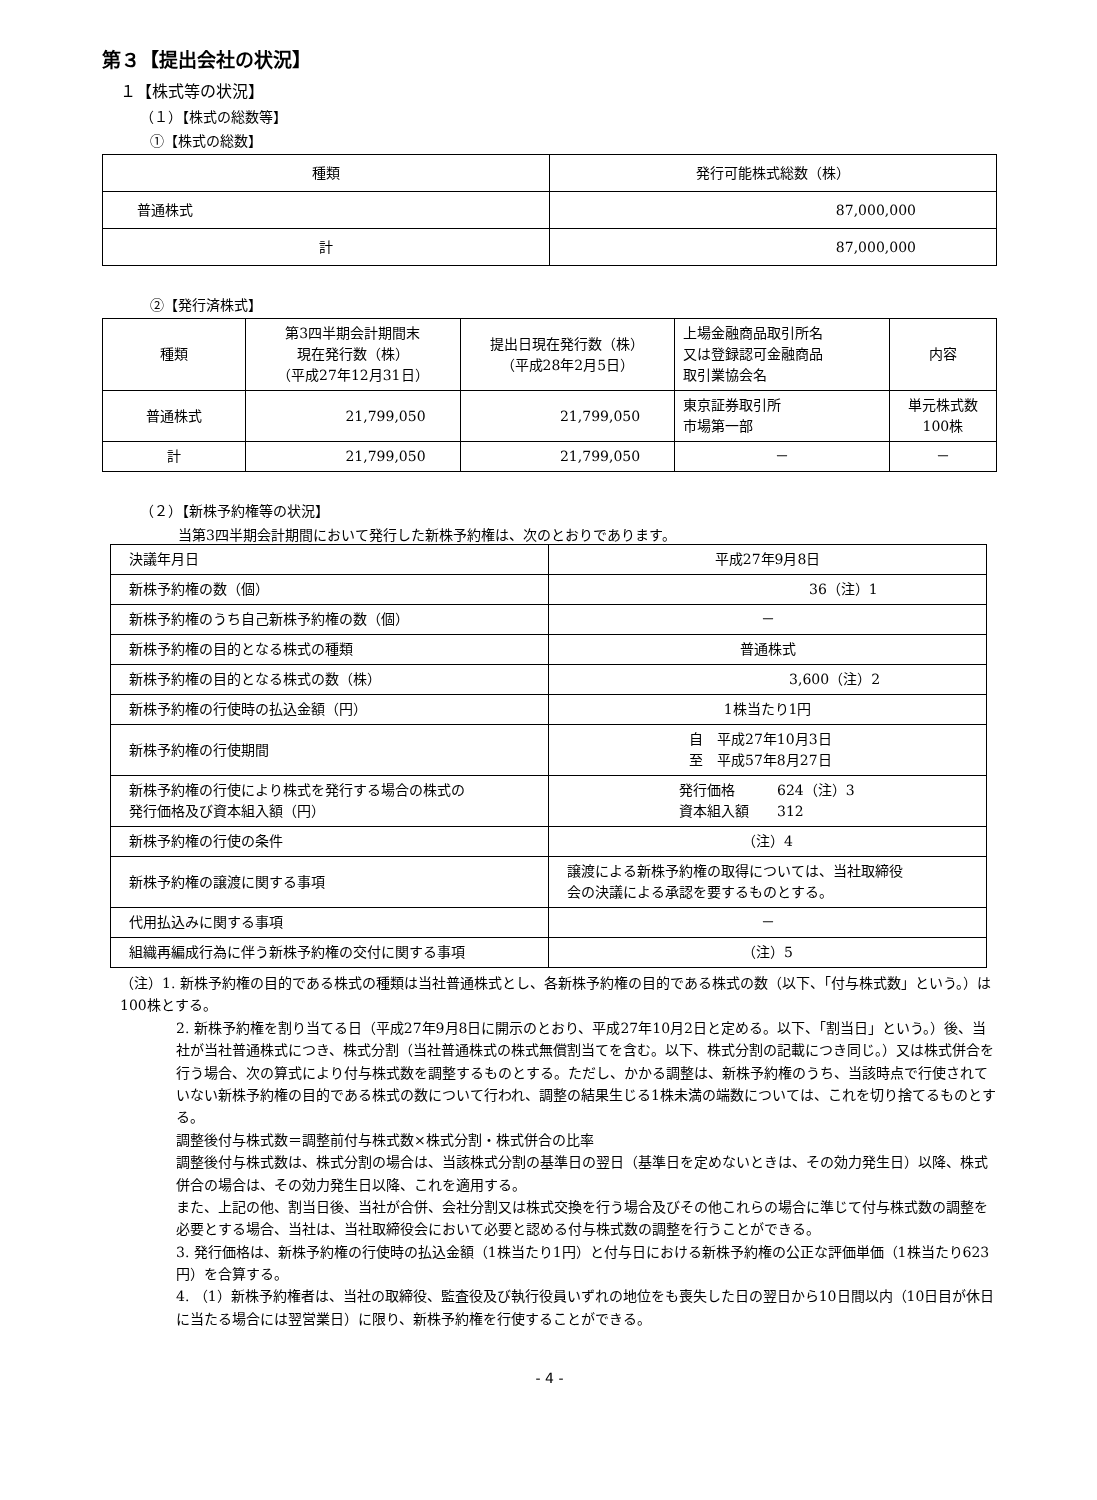第３【提出会社の状況】
１【株式等の状況】
（１）【株式の総数等】
①【株式の総数】
| 種類 | 発行可能株式総数（株） |
| --- | --- |
| 普通株式 | 87,000,000 |
| 計 | 87,000,000 |
②【発行済株式】
| 種類 | 第3四半期会計期間末 現在発行数（株） （平成27年12月31日） | 提出日現在発行数（株） （平成28年2月5日） | 上場金融商品取引所名 又は登録認可金融商品 取引業協会名 | 内容 |
| --- | --- | --- | --- | --- |
| 普通株式 | 21,799,050 | 21,799,050 | 東京証券取引所 市場第一部 | 単元株式数 100株 |
| 計 | 21,799,050 | 21,799,050 | － | － |
（２）【新株予約権等の状況】
当第3四半期会計期間において発行した新株予約権は、次のとおりであります。
| 決議年月日 | 平成27年9月8日 |
| 新株予約権の数（個） | 36（注）1 |
| 新株予約権のうち自己新株予約権の数（個） | － |
| 新株予約権の目的となる株式の種類 | 普通株式 |
| 新株予約権の目的となる株式の数（株） | 3,600（注）2 |
| 新株予約権の行使時の払込金額（円） | 1株当たり1円 |
| 新株予約権の行使期間 | 自 平成27年10月3日 至 平成57年8月27日 |
| 新株予約権の行使により株式を発行する場合の株式の 発行価格及び資本組入額（円） | 発行価格 624（注）3 資本組入額 312 |
| 新株予約権の行使の条件 | （注）4 |
| 新株予約権の譲渡に関する事項 | 譲渡による新株予約権の取得については、当社取締役 会の決議による承認を要するものとする。 |
| 代用払込みに関する事項 | － |
| 組織再編成行為に伴う新株予約権の交付に関する事項 | （注）5 |
（注）1. 新株予約権の目的である株式の種類は当社普通株式とし、各新株予約権の目的である株式の数（以下、「付与株式数」という。）は100株とする。
2. 新株予約権を割り当てる日（平成27年9月8日に開示のとおり、平成27年10月2日と定める。以下、「割当日」という。）後、当社が当社普通株式につき、株式分割（当社普通株式の株式無償割当てを含む。以下、株式分割の記載につき同じ。）又は株式併合を行う場合、次の算式により付与株式数を調整するものとする。ただし、かかる調整は、新株予約権のうち、当該時点で行使されていない新株予約権の目的である株式の数について行われ、調整の結果生じる1株未満の端数については、これを切り捨てるものとする。
調整後付与株式数＝調整前付与株式数×株式分割・株式併合の比率
調整後付与株式数は、株式分割の場合は、当該株式分割の基準日の翌日（基準日を定めないときは、その効力発生日）以降、株式併合の場合は、その効力発生日以降、これを適用する。
また、上記の他、割当日後、当社が合併、会社分割又は株式交換を行う場合及びその他これらの場合に準じて付与株式数の調整を必要とする場合、当社は、当社取締役会において必要と認める付与株式数の調整を行うことができる。
3. 発行価格は、新株予約権の行使時の払込金額（1株当たり1円）と付与日における新株予約権の公正な評価単価（1株当たり623円）を合算する。
4. （1）新株予約権者は、当社の取締役、監査役及び執行役員いずれの地位をも喪失した日の翌日から10日間以内（10日目が休日に当たる場合には翌営業日）に限り、新株予約権を行使することができる。
- 4 -